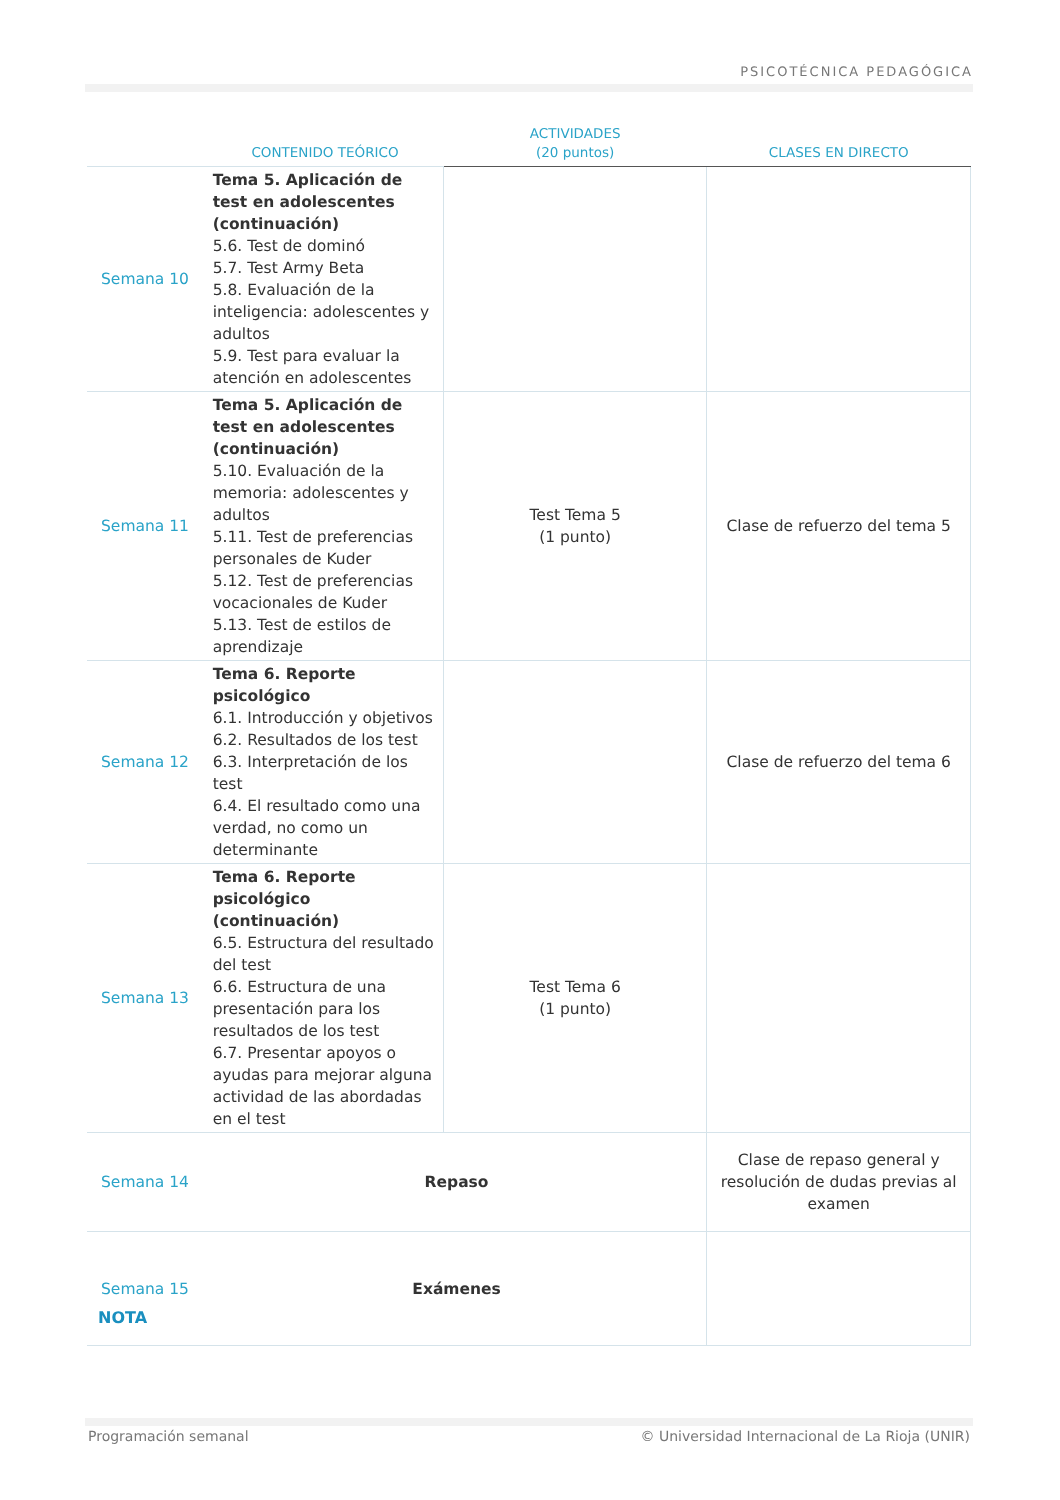PSICOTÉCNICA PEDAGÓGICA
| | CONTENIDO TEÓRICO | ACTIVIDADES (20 puntos) | CLASES EN DIRECTO |
| --- | --- | --- | --- |
| Semana 10 | Tema 5. Aplicación de test en adolescentes (continuación) 5.6. Test de dominó 5.7. Test Army Beta 5.8. Evaluación de la inteligencia: adolescentes y adultos 5.9. Test para evaluar la atención en adolescentes | | |
| Semana 11 | Tema 5. Aplicación de test en adolescentes (continuación) 5.10. Evaluación de la memoria: adolescentes y adultos 5.11. Test de preferencias personales de Kuder 5.12. Test de preferencias vocacionales de Kuder 5.13. Test de estilos de aprendizaje | Test Tema 5 (1 punto) | Clase de refuerzo del tema 5 |
| Semana 12 | Tema 6. Reporte psicológico 6.1. Introducción y objetivos 6.2. Resultados de los test 6.3. Interpretación de los test 6.4. El resultado como una verdad, no como un determinante | | Clase de refuerzo del tema 6 |
| Semana 13 | Tema 6. Reporte psicológico (continuación) 6.5. Estructura del resultado del test 6.6. Estructura de una presentación para los resultados de los test 6.7. Presentar apoyos o ayudas para mejorar alguna actividad de las abordadas en el test | Test Tema 6 (1 punto) | |
| Semana 14 | Repaso | | Clase de repaso general y resolución de dudas previas al examen |
| Semana 15 | Exámenes | | |
NOTA
Programación semanal © Universidad Internacional de La Rioja (UNIR)